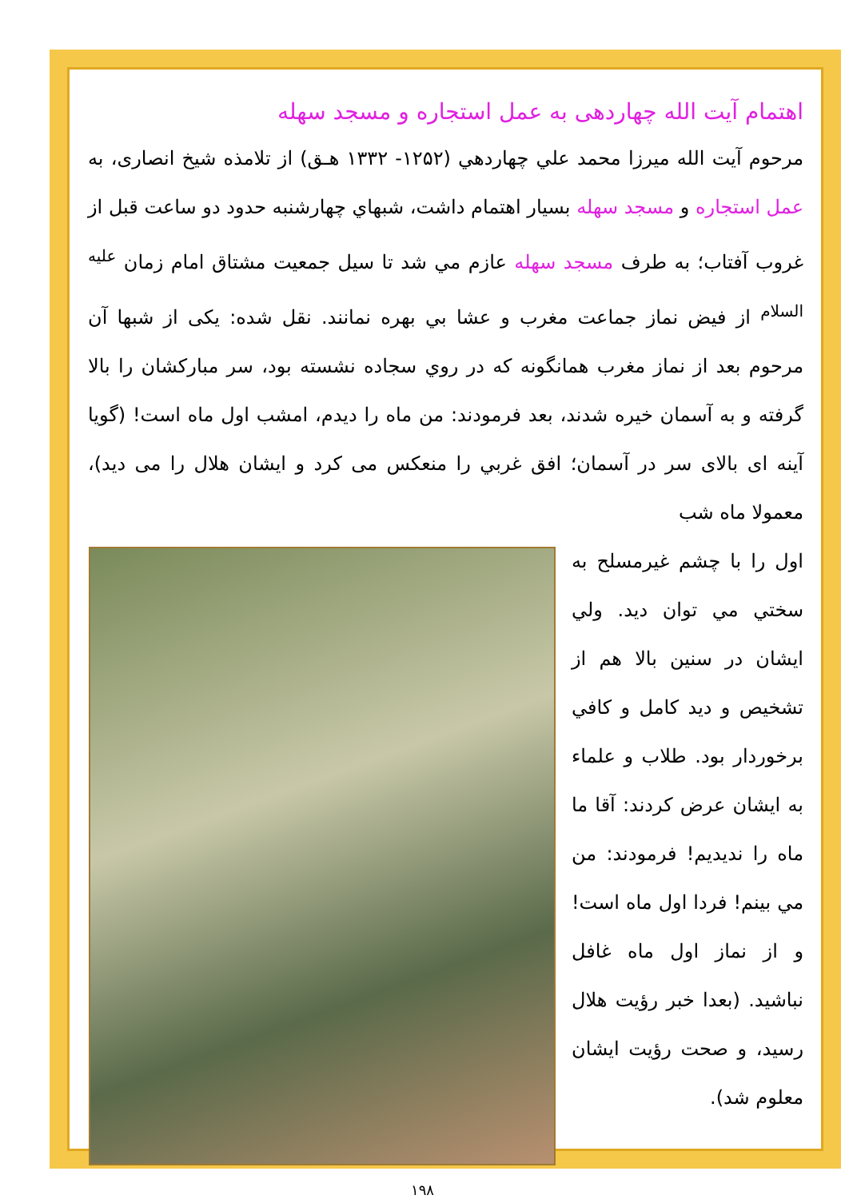اهتمام آيت الله چهاردهى به عمل استجاره و مسجد سهله
مرحوم آيت الله ميرزا محمد علي چهاردهي (۱۲۵۲- ۱۳۳۲ هـق) از تلامذه شيخ انصاری، به عمل استجاره و مسجد سهله بسيار اهتمام داشت، شبهاي چهارشنبه حدود دو ساعت قبل از غروب آفتاب؛ به طرف مسجد سهله عازم مي شد تا سيل جمعيت مشتاق امام زمان <sup>عليه السلام</sup> از فيض نماز جماعت مغرب و عشا بي بهره نمانند. نقل شده: يکی از شبها آن مرحوم بعد از نماز مغرب همانگونه که در روي سجاده نشسته بود، سر مبارکشان را بالا گرفته و به آسمان خيره شدند، بعد فرمودند: من ماه را ديدم، امشب اول ماه است! (گويا آينه ای بالای سر در آسمان؛ افق غربي را منعکس می کرد و ايشان هلال را می ديد)، معمولا ماه شب
اول را با چشم غيرمسلح به سختي مي توان ديد. ولي ايشان در سنين بالا هم از تشخيص و ديد کامل و کافي برخوردار بود. طلاب و علماء به ايشان عرض کردند: آقا ما ماه را نديديم! فرمودند: من مي بينم! فردا اول ماه است! و از نماز اول ماه غافل نباشيد. (بعدا خبر رؤيت هلال رسيد، و صحت رؤيت ايشان معلوم شد).
۱۹۸